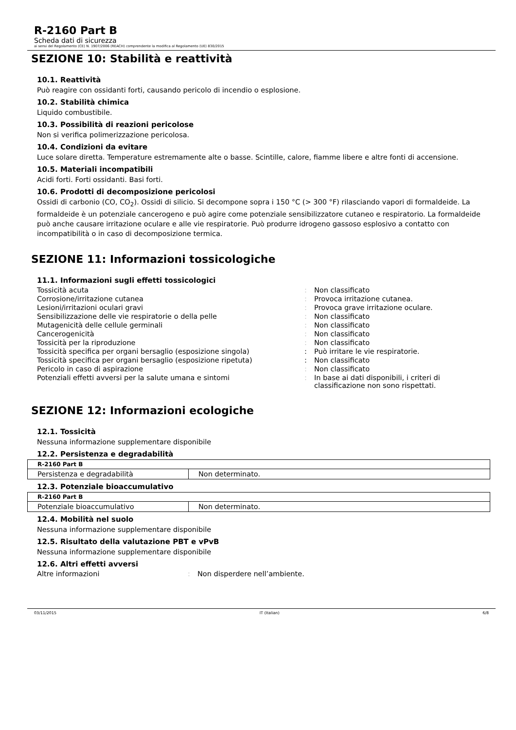R-2160 Part B
Scheda dati di sicurezza
ai sensi del Regolamento (CE) N. 1907/2006 (REACH) comprendente la modifica al Regolamento (UE) 830/2015
SEZIONE 10: Stabilità e reattività
10.1. Reattività
Può reagire con ossidanti forti, causando pericolo di incendio o esplosione.
10.2. Stabilità chimica
Liquido combustibile.
10.3. Possibilità di reazioni pericolose
Non si verifica polimerizzazione pericolosa.
10.4. Condizioni da evitare
Luce solare diretta. Temperature estremamente alte o basse. Scintille, calore, fiamme libere e altre fonti di accensione.
10.5. Materiali incompatibili
Acidi forti. Forti ossidanti. Basi forti.
10.6. Prodotti di decomposizione pericolosi
Ossidi di carbonio (CO, CO<sub>2</sub>). Ossidi di silicio. Si decompone sopra i 150 °C (> 300 °F) rilasciando vapori di formaldeide. La formaldeide è un potenziale cancerogeno e può agire come potenziale sensibilizzatore cutaneo e respiratorio. La formaldeide può anche causare irritazione oculare e alle vie respiratorie. Può produrre idrogeno gassoso esplosivo a contatto con incompatibilità o in caso di decomposizione termica.
SEZIONE 11: Informazioni tossicologiche
11.1. Informazioni sugli effetti tossicologici
| Tossicità acuta | : | Non classificato |
| Corrosione/irritazione cutanea | : | Provoca irritazione cutanea. |
| Lesioni/irritazioni oculari gravi | : | Provoca grave irritazione oculare. |
| Sensibilizzazione delle vie respiratorie o della pelle | : | Non classificato |
| Mutagenicità delle cellule germinali | : | Non classificato |
| Cancerogenicità | : | Non classificato |
| Tossicità per la riproduzione | : | Non classificato |
| Tossicità specifica per organi bersaglio (esposizione singola) | : | Può irritare le vie respiratorie. |
| Tossicità specifica per organi bersaglio (esposizione ripetuta) | : | Non classificato |
| Pericolo in caso di aspirazione | : | Non classificato |
| Potenziali effetti avversi per la salute umana e sintomi | : | In base ai dati disponibili, i criteri di classificazione non sono rispettati. |
SEZIONE 12: Informazioni ecologiche
12.1. Tossicità
Nessuna informazione supplementare disponibile
12.2. Persistenza e degradabilità
| R-2160 Part B | |
| --- | --- |
| Persistenza e degradabilità | Non determinato. |
12.3. Potenziale bioaccumulativo
| R-2160 Part B | |
| --- | --- |
| Potenziale bioaccumulativo | Non determinato. |
12.4. Mobilità nel suolo
Nessuna informazione supplementare disponibile
12.5. Risultato della valutazione PBT e vPvB
Nessuna informazione supplementare disponibile
12.6. Altri effetti avversi
| Altre informazioni | : | Non disperdere nell’ambiente. |
03/11/2015 IT (Italian) 6/8